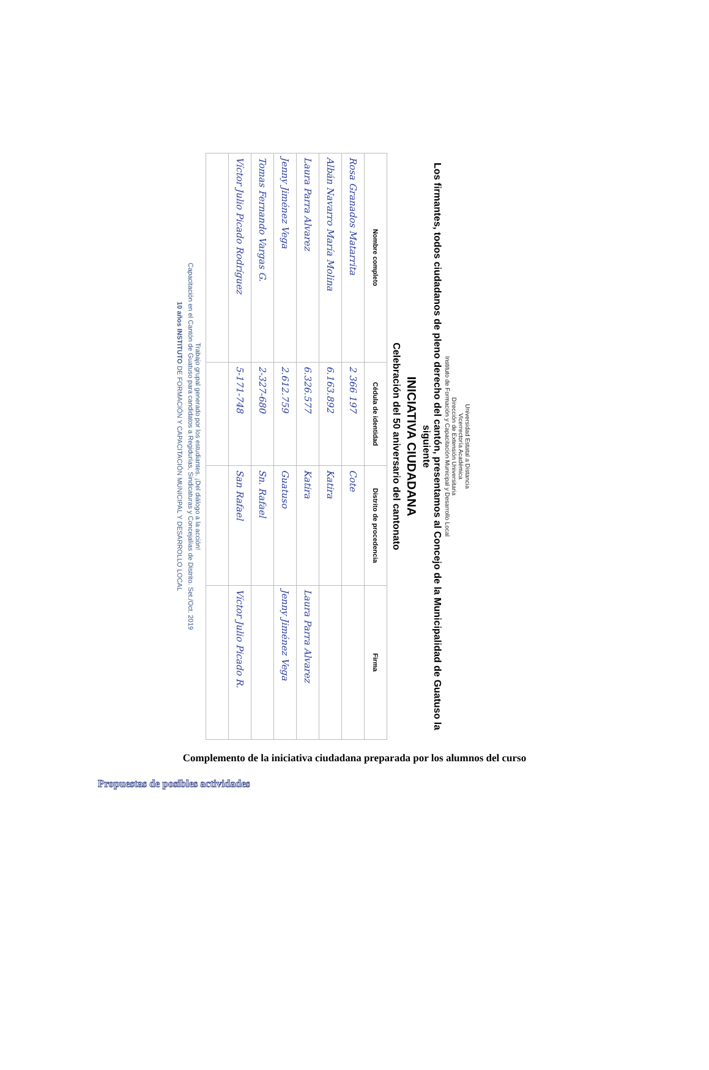Universidad Estatal a Distancia
Vicerrectoría Académica
Dirección de Extensión Universitaria
Instituto de Formación y Capacitación Municipal y Desarrollo Local
Los firmantes, todos ciudadanos de pleno derecho del cantón, presentamos al Concejo de la Municipalidad de Guatuso la siguiente
INICIATIVA CIUDADANA
Celebración del 50 aniversario del cantonato
| Nombre completo | Cédula de identidad | Distrito de procedencia | Firma |
| --- | --- | --- | --- |
| Rosa Granados Matarrita | 2 366 197 | Cote | |
| Albán Navarro María Molina | 6.163.892 | Katira | |
| Laura Parra Alvarez | 6.326.577 | Katira | Laura Parra Alvarez |
| Jenny Jiménez Vega | 2.612.759 | Guatuso | Jenny Jiménez Vega |
| Tomas Fernando Vargas G. | 2-327-680 | Sn. Rafael | |
| Víctor Julio Picado Rodríguez | 5-171-748 | San Rafael | Víctor Julio Picado R. |
Trabajo grupal generado por los estudiantes. ¡Del diálogo a la acción!
Capacitación en el Cantón de Guatuso para candidatos a Regidurías, Sindicaturas y Concejalías de Distrito. Set./Oct. 2019
10 años INSTITUTO DE FORMACIÓN Y CAPACITACIÓN MUNICIPAL Y DESARROLLO LOCAL
Complemento de la iniciativa ciudadana preparada por los alumnos del curso
Propuestas de posibles actividades